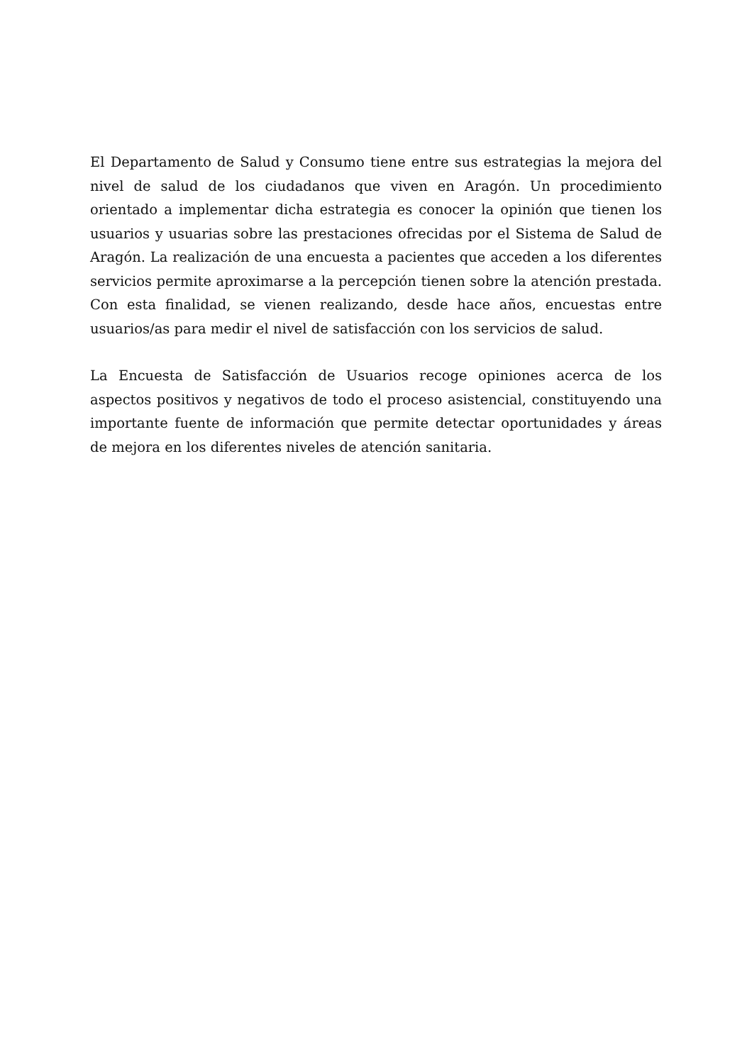El Departamento de Salud y Consumo tiene entre sus estrategias la mejora del nivel de salud de los ciudadanos que viven en Aragón. Un procedimiento orientado a implementar dicha estrategia es conocer la opinión que tienen los usuarios y usuarias sobre las prestaciones ofrecidas por el Sistema de Salud de Aragón. La realización de una encuesta a pacientes que acceden a los diferentes servicios permite aproximarse a la percepción tienen sobre la atención prestada. Con esta finalidad, se vienen realizando, desde hace años, encuestas entre usuarios/as para medir el nivel de satisfacción con los servicios de salud.
La Encuesta de Satisfacción de Usuarios recoge opiniones acerca de los aspectos positivos y negativos de todo el proceso asistencial, constituyendo una importante fuente de información que permite detectar oportunidades y áreas de mejora en los diferentes niveles de atención sanitaria.